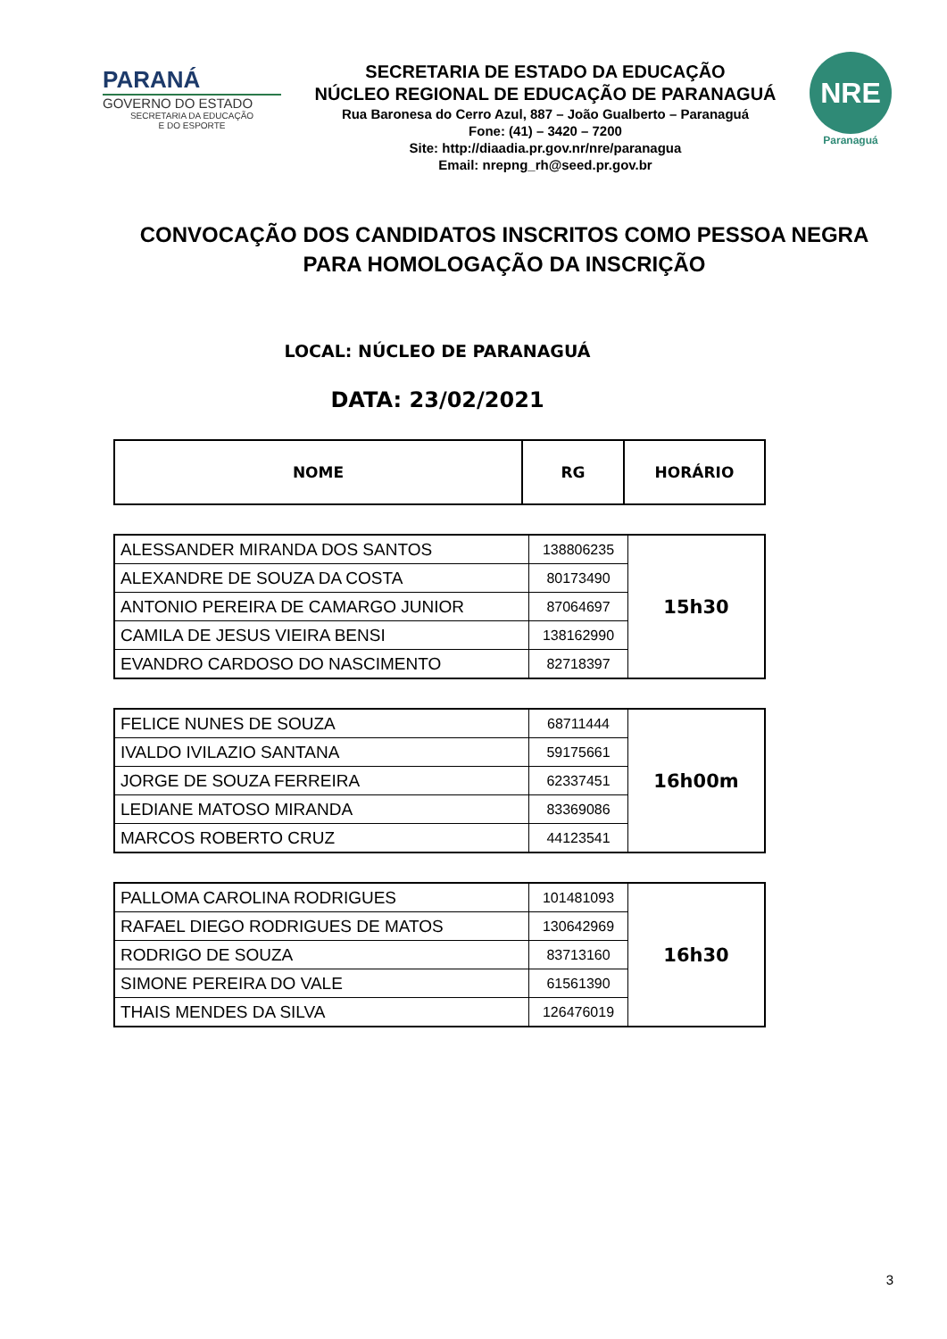PARANÁ
GOVERNO DO ESTADO
SECRETARIA DA EDUCAÇÃO
E DO ESPORTE
SECRETARIA DE ESTADO DA EDUCAÇÃO
NÚCLEO REGIONAL DE EDUCAÇÃO DE PARANAGUÁ
Rua Baronesa do Cerro Azul, 887 – João Gualberto – Paranaguá
Fone: (41) – 3420 – 7200
Site: http://diaadia.pr.gov.nr/nre/paranagua
Email: nrepng_rh@seed.pr.gov.br
NRE
Paranaguá
CONVOCAÇÃO DOS CANDIDATOS INSCRITOS COMO PESSOA NEGRA PARA HOMOLOGAÇÃO DA INSCRIÇÃO
LOCAL: NÚCLEO DE PARANAGUÁ
DATA: 23/02/2021
| NOME | RG | HORÁRIO |
| --- | --- | --- |
| ALESSANDER MIRANDA DOS SANTOS | 138806235 | 15h30 |
| ALEXANDRE DE SOUZA DA COSTA | 80173490 | |
| ANTONIO PEREIRA DE CAMARGO JUNIOR | 87064697 | |
| CAMILA DE JESUS VIEIRA BENSI | 138162990 | |
| EVANDRO CARDOSO DO NASCIMENTO | 82718397 | |
| FELICE NUNES DE SOUZA | 68711444 | 16h00m |
| IVALDO IVILAZIO SANTANA | 59175661 | |
| JORGE DE SOUZA FERREIRA | 62337451 | |
| LEDIANE MATOSO MIRANDA | 83369086 | |
| MARCOS ROBERTO CRUZ | 44123541 | |
| PALLOMA CAROLINA RODRIGUES | 101481093 | 16h30 |
| RAFAEL DIEGO RODRIGUES DE MATOS | 130642969 | |
| RODRIGO DE SOUZA | 83713160 | |
| SIMONE PEREIRA DO VALE | 61561390 | |
| THAIS MENDES DA SILVA | 126476019 | |
3